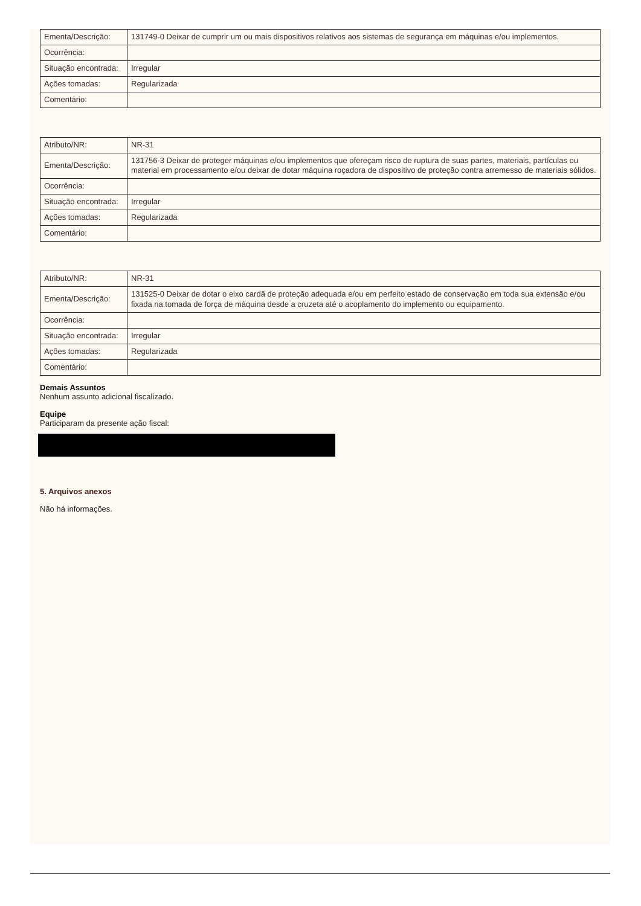| Ementa/Descrição: | 131749-0 Deixar de cumprir um ou mais dispositivos relativos aos sistemas de segurança em máquinas e/ou implementos. |
| Ocorrência: | |
| Situação encontrada: | Irregular |
| Ações tomadas: | Regularizada |
| Comentário: | |
| Atributo/NR: | NR-31 |
| Ementa/Descrição: | 131756-3 Deixar de proteger máquinas e/ou implementos que ofereçam risco de ruptura de suas partes, materiais, partículas ou material em processamento e/ou deixar de dotar máquina roçadora de dispositivo de proteção contra arremesso de materiais sólidos. |
| Ocorrência: | |
| Situação encontrada: | Irregular |
| Ações tomadas: | Regularizada |
| Comentário: | |
| Atributo/NR: | NR-31 |
| Ementa/Descrição: | 131525-0 Deixar de dotar o eixo cardã de proteção adequada e/ou em perfeito estado de conservação em toda sua extensão e/ou fixada na tomada de força de máquina desde a cruzeta até o acoplamento do implemento ou equipamento. |
| Ocorrência: | |
| Situação encontrada: | Irregular |
| Ações tomadas: | Regularizada |
| Comentário: | |
Demais Assuntos
Nenhum assunto adicional fiscalizado.
Equipe
Participaram da presente ação fiscal:
5. Arquivos anexos
Não há informações.